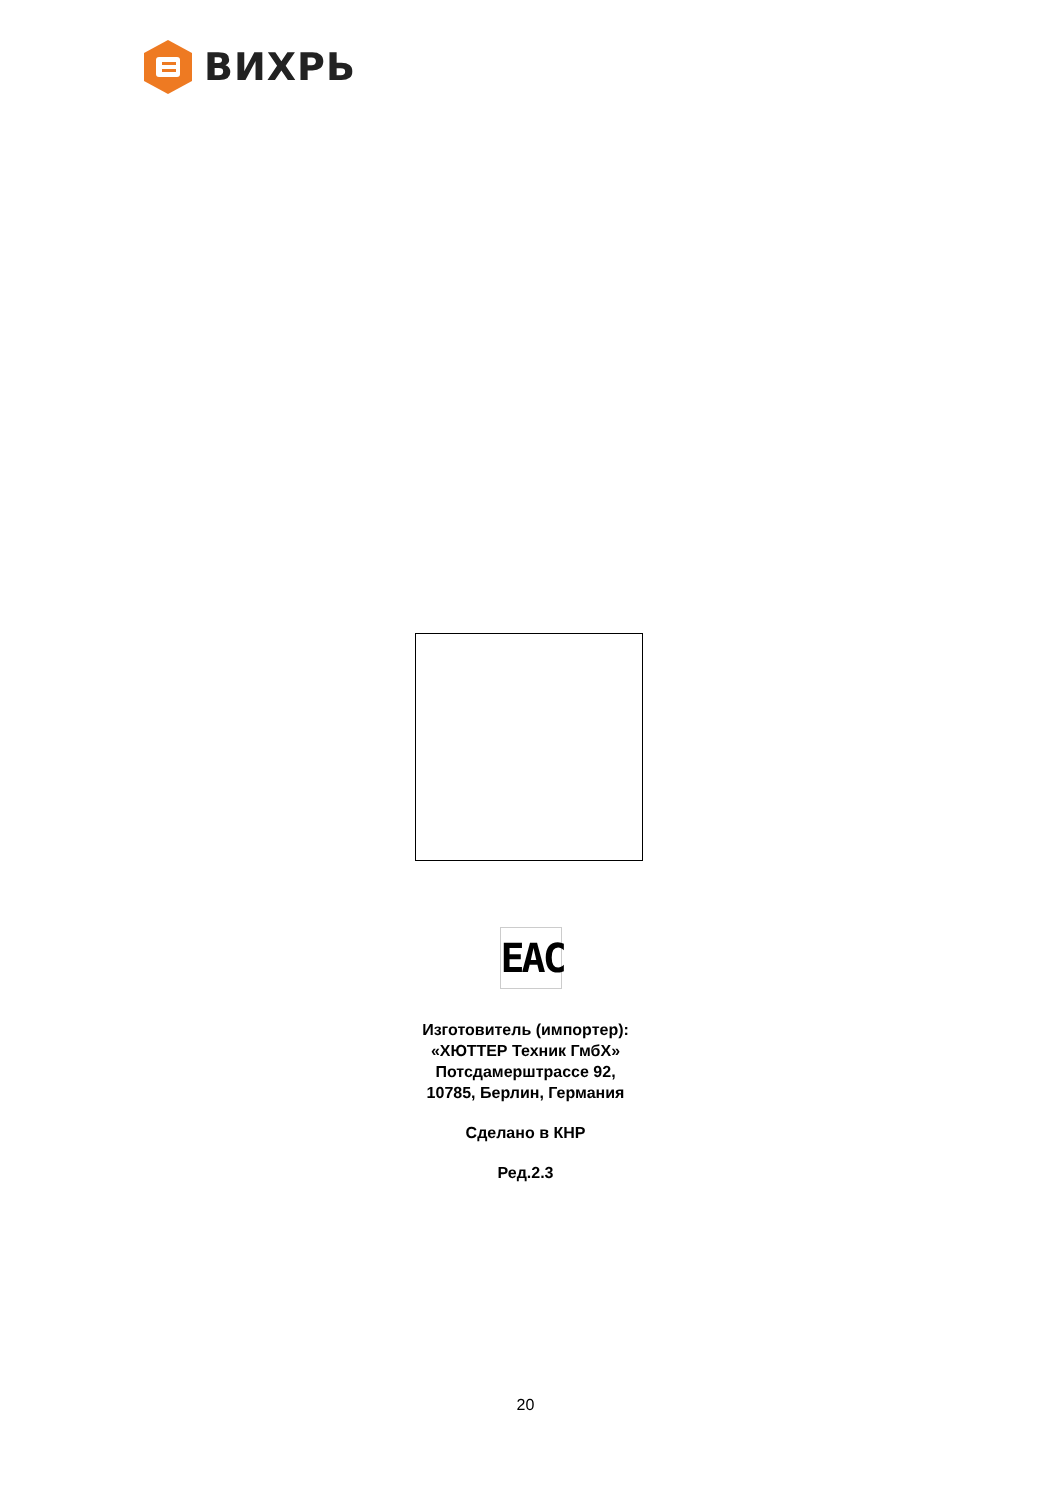ВИХРЬ
EAC
Изготовитель (импортер):
«ХЮТТЕР Техник ГмбХ»
Потсдамерштрассе 92,
10785, Берлин, Германия
Сделано в КНР
Ред.2.3
20